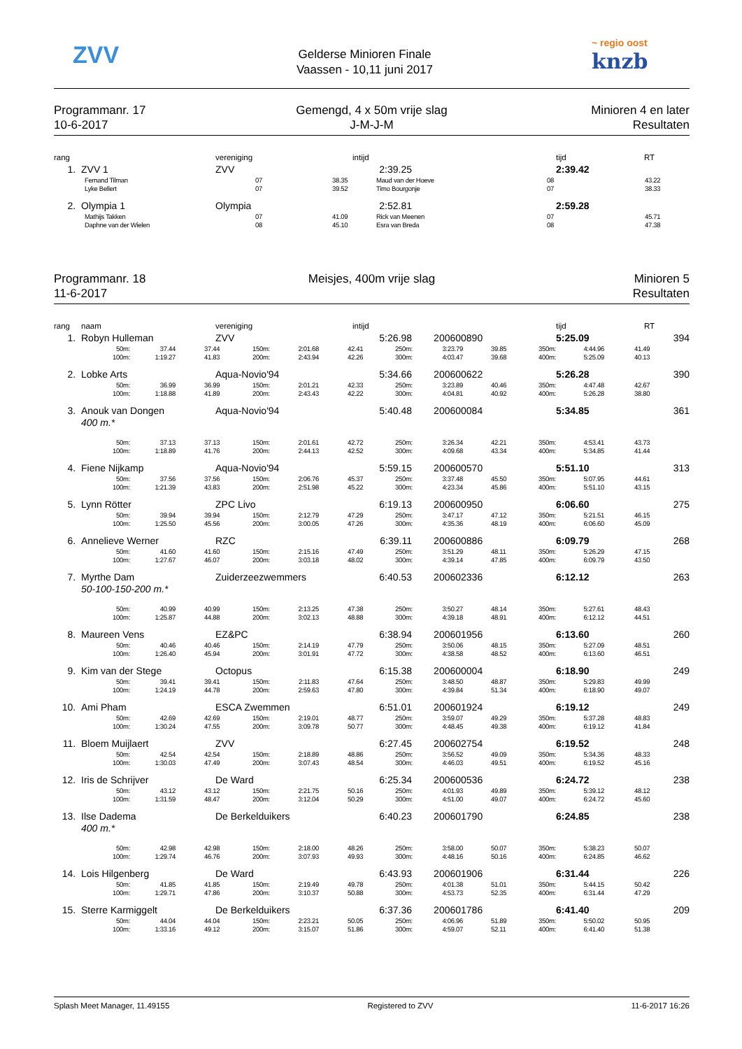ZVV
Gelderse Minioren Finale
Vaassen - 10,11 juni 2017
~ regio oost
knzb
Programmanr. 17
10-6-2017
Gemengd, 4 x 50m vrije slag
J-M-J-M
Minioren 4 en later
Resultaten
| rang | | vereniging | intijd | | tijd | RT |
| --- | --- | --- | --- | --- | --- | --- |
| 1. | ZVV 1 | ZVV | 2:39.25 | | 2:39.42 | |
| | Fernand Tilman | 07 | 38.35 | Maud van der Hoeve | 08 | 43.22 |
| | Lyke Bellert | 07 | 39.52 | Timo Bourgonje | 07 | 38.33 |
| 2. | Olympia 1 | Olympia | 2:52.81 | | 2:59.28 | |
| | Mathijs Takken | 07 | 41.09 | Rick van Meenen | 07 | 45.71 |
| | Daphne van der Wielen | 08 | 45.10 | Esra van Breda | 08 | 47.38 |
Programmanr. 18
11-6-2017
Meisjes, 400m vrije slag Minioren 5
Resultaten
| rang | naam | vereniging | intijd | | tijd | RT | |
| --- | --- | --- | --- | --- | --- | --- | --- |
| 1. | Robyn Hulleman | ZVV | 5:26.98 | 200600890 | 5:25.09 | | 394 |
| | 50m: | 37.44 | | 37.44 | 150m: | 2:01.68 | | 42.41 | 250m: | 3:23.79 | | 39.85 | 350m: | 4:44.96 | | 41.49 |
| | 100m: | 1:19.27 | | 41.83 | 200m: | 2:43.94 | | 42.26 | 300m: | 4:03.47 | | 39.68 | 400m: | 5:25.09 | | 40.13 |
| 2. | Lobke Arts | Aqua-Novio'94 | 5:34.66 | 200600622 | 5:26.28 | | 390 |
| | 50m: | 36.99 | | 36.99 | 150m: | 2:01.21 | | 42.33 | 250m: | 3:23.89 | | 40.46 | 350m: | 4:47.48 | | 42.67 |
| | 100m: | 1:18.88 | | 41.89 | 200m: | 2:43.43 | | 42.22 | 300m: | 4:04.81 | | 40.92 | 400m: | 5:26.28 | | 38.80 |
| 3. | Anouk van Dongen | Aqua-Novio'94 | 5:40.48 | 200600084 | 5:34.85 | | 361 |
400 m.*
| | 50m: | 37.13 | | 37.13 | 150m: | 2:01.61 | | 42.72 | 250m: | 3:26.34 | | 42.21 | 350m: | 4:53.41 | | 43.73 |
| | 100m: | 1:18.89 | | 41.76 | 200m: | 2:44.13 | | 42.52 | 300m: | 4:09.68 | | 43.34 | 400m: | 5:34.85 | | 41.44 |
| 4. | Fiene Nijkamp | Aqua-Novio'94 | 5:59.15 | 200600570 | 5:51.10 | | 313 |
| | 50m: | 37.56 | | 37.56 | 150m: | 2:06.76 | | 45.37 | 250m: | 3:37.48 | | 45.50 | 350m: | 5:07.95 | | 44.61 |
| | 100m: | 1:21.39 | | 43.83 | 200m: | 2:51.98 | | 45.22 | 300m: | 4:23.34 | | 45.86 | 400m: | 5:51.10 | | 43.15 |
| 5. | Lynn Rötter | ZPC Livo | 6:19.13 | 200600950 | 6:06.60 | | 275 |
| | 50m: | 39.94 | | 39.94 | 150m: | 2:12.79 | | 47.29 | 250m: | 3:47.17 | | 47.12 | 350m: | 5:21.51 | | 46.15 |
| | 100m: | 1:25.50 | | 45.56 | 200m: | 3:00.05 | | 47.26 | 300m: | 4:35.36 | | 48.19 | 400m: | 6:06.60 | | 45.09 |
| 6. | Annelieve Werner | RZC | 6:39.11 | 200600886 | 6:09.79 | | 268 |
| | 50m: | 41.60 | | 41.60 | 150m: | 2:15.16 | | 47.49 | 250m: | 3:51.29 | | 48.11 | 350m: | 5:26.29 | | 47.15 |
| | 100m: | 1:27.67 | | 46.07 | 200m: | 3:03.18 | | 48.02 | 300m: | 4:39.14 | | 47.85 | 400m: | 6:09.79 | | 43.50 |
| 7. | Myrthe Dam | Zuiderzeezwemmers | 6:40.53 | 200602336 | 6:12.12 | | 263 |
50-100-150-200 m.*
| | 50m: | 40.99 | | 40.99 | 150m: | 2:13.25 | | 47.38 | 250m: | 3:50.27 | | 48.14 | 350m: | 5:27.61 | | 48.43 |
| | 100m: | 1:25.87 | | 44.88 | 200m: | 3:02.13 | | 48.88 | 300m: | 4:39.18 | | 48.91 | 400m: | 6:12.12 | | 44.51 |
| 8. | Maureen Vens | EZ&PC | 6:38.94 | 200601956 | 6:13.60 | | 260 |
| | 50m: | 40.46 | | 40.46 | 150m: | 2:14.19 | | 47.79 | 250m: | 3:50.06 | | 48.15 | 350m: | 5:27.09 | | 48.51 |
| | 100m: | 1:26.40 | | 45.94 | 200m: | 3:01.91 | | 47.72 | 300m: | 4:38.58 | | 48.52 | 400m: | 6:13.60 | | 46.51 |
| 9. | Kim van der Stege | Octopus | 6:15.38 | 200600004 | 6:18.90 | | 249 |
| | 50m: | 39.41 | | 39.41 | 150m: | 2:11.83 | | 47.64 | 250m: | 3:48.50 | | 48.87 | 350m: | 5:29.83 | | 49.99 |
| | 100m: | 1:24.19 | | 44.78 | 200m: | 2:59.63 | | 47.80 | 300m: | 4:39.84 | | 51.34 | 400m: | 6:18.90 | | 49.07 |
| 10. | Ami Pham | ESCA Zwemmen | 6:51.01 | 200601924 | 6:19.12 | | 249 |
| | 50m: | 42.69 | | 42.69 | 150m: | 2:19.01 | | 48.77 | 250m: | 3:59.07 | | 49.29 | 350m: | 5:37.28 | | 48.83 |
| | 100m: | 1:30.24 | | 47.55 | 200m: | 3:09.78 | | 50.77 | 300m: | 4:48.45 | | 49.38 | 400m: | 6:19.12 | | 41.84 |
| 11. | Bloem Muijlaert | ZVV | 6:27.45 | 200602754 | 6:19.52 | | 248 |
| | 50m: | 42.54 | | 42.54 | 150m: | 2:18.89 | | 48.86 | 250m: | 3:56.52 | | 49.09 | 350m: | 5:34.36 | | 48.33 |
| | 100m: | 1:30.03 | | 47.49 | 200m: | 3:07.43 | | 48.54 | 300m: | 4:46.03 | | 49.51 | 400m: | 6:19.52 | | 45.16 |
| 12. | Iris de Schrijver | De Ward | 6:25.34 | 200600536 | 6:24.72 | | 238 |
| | 50m: | 43.12 | | 43.12 | 150m: | 2:21.75 | | 50.16 | 250m: | 4:01.93 | | 49.89 | 350m: | 5:39.12 | | 48.12 |
| | 100m: | 1:31.59 | | 48.47 | 200m: | 3:12.04 | | 50.29 | 300m: | 4:51.00 | | 49.07 | 400m: | 6:24.72 | | 45.60 |
| 13. | Ilse Dadema | De Berkelduikers | 6:40.23 | 200601790 | 6:24.85 | | 238 |
400 m.*
| | 50m: | 42.98 | | 42.98 | 150m: | 2:18.00 | | 48.26 | 250m: | 3:58.00 | | 50.07 | 350m: | 5:38.23 | | 50.07 |
| | 100m: | 1:29.74 | | 46.76 | 200m: | 3:07.93 | | 49.93 | 300m: | 4:48.16 | | 50.16 | 400m: | 6:24.85 | | 46.62 |
| 14. | Lois Hilgenberg | De Ward | 6:43.93 | 200601906 | 6:31.44 | | 226 |
| | 50m: | 41.85 | | 41.85 | 150m: | 2:19.49 | | 49.78 | 250m: | 4:01.38 | | 51.01 | 350m: | 5:44.15 | | 50.42 |
| | 100m: | 1:29.71 | | 47.86 | 200m: | 3:10.37 | | 50.88 | 300m: | 4:53.73 | | 52.35 | 400m: | 6:31.44 | | 47.29 |
| 15. | Sterre Karmiggelt | De Berkelduikers | 6:37.36 | 200601786 | 6:41.40 | | 209 |
| | 50m: | 44.04 | | 44.04 | 150m: | 2:23.21 | | 50.05 | 250m: | 4:06.96 | | 51.89 | 350m: | 5:50.02 | | 50.95 |
| | 100m: | 1:33.16 | | 49.12 | 200m: | 3:15.07 | | 51.86 | 300m: | 4:59.07 | | 52.11 | 400m: | 6:41.40 | | 51.38 |
Splash Meet Manager, 11.49155 Registered to ZVV 11-6-2017 16:26